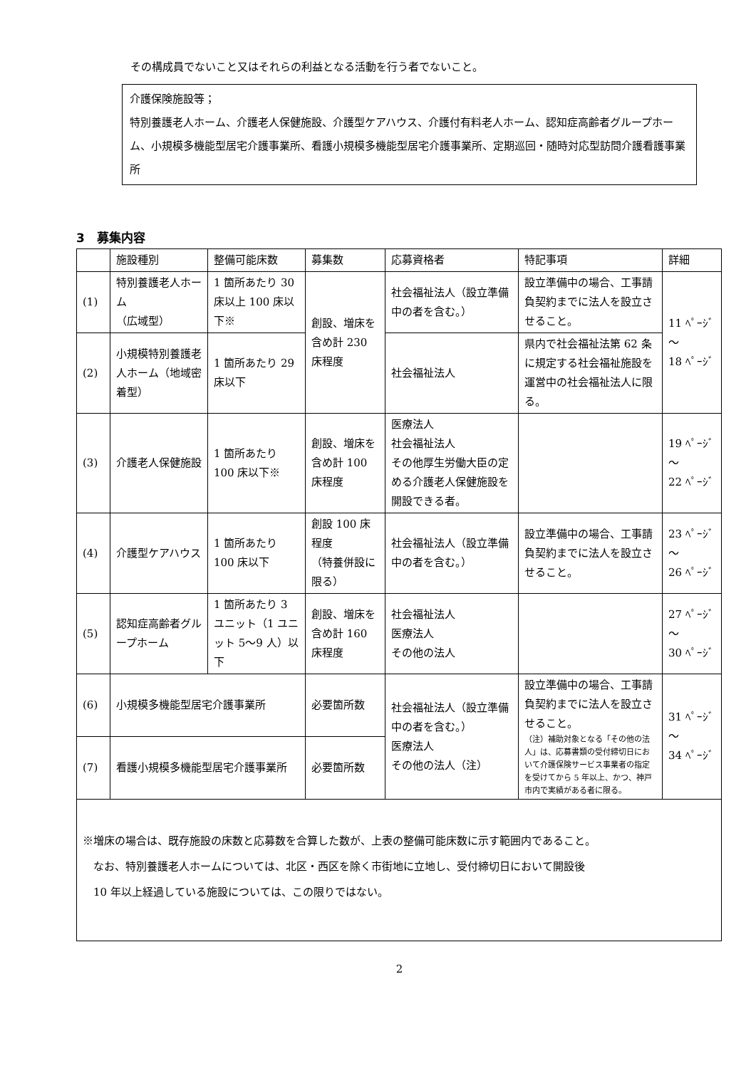その構成員でないこと又はそれらの利益となる活動を行う者でないこと。
介護保険施設等；
特別養護老人ホーム、介護老人保健施設、介護型ケアハウス、介護付有料老人ホーム、認知症高齢者グループホーム、小規模多機能型居宅介護事業所、看護小規模多機能型居宅介護事業所、定期巡回・随時対応型訪問介護看護事業所
3　募集内容
| | 施設種別 | 整備可能床数 | 募集数 | 応募資格者 | 特記事項 | 詳細 |
| (1) | 特別養護老人ホーム （広域型） | 1 箇所あたり 30 床以上 100 床以下※ | 創設、増床を含め計 230 床程度 | 社会福祉法人（設立準備中の者を含む。） | 設立準備中の場合、工事請負契約までに法人を設立させること。 | 11 ﾍﾟｰｼﾞ ～ 18 ﾍﾟｰｼﾞ |
| (2) | 小規模特別養護老人ホーム（地域密着型） | 1 箇所あたり 29 床以下 | | 社会福祉法人 | 県内で社会福祉法第 62 条に規定する社会福祉施設を運営中の社会福祉法人に限る。 | |
| (3) | 介護老人保健施設 | 1 箇所あたり 100 床以下※ | 創設、増床を含め計 100 床程度 | 医療法人 社会福祉法人 その他厚生労働大臣の定める介護老人保健施設を開設できる者。 | | 19 ﾍﾟｰｼﾞ ～ 22 ﾍﾟｰｼﾞ |
| (4) | 介護型ケアハウス | 1 箇所あたり 100 床以下 | 創設 100 床程度 （特養併設に限る） | 社会福祉法人（設立準備中の者を含む。） | 設立準備中の場合、工事請負契約までに法人を設立させること。 | 23 ﾍﾟｰｼﾞ ～ 26 ﾍﾟｰｼﾞ |
| (5) | 認知症高齢者グループホーム | 1 箇所あたり 3 ユニット（1 ユニット 5～9 人）以下 | 創設、増床を含め計 160 床程度 | 社会福祉法人 医療法人 その他の法人 | | 27 ﾍﾟｰｼﾞ ～ 30 ﾍﾟｰｼﾞ |
| (6) | 小規模多機能型居宅介護事業所 | | 必要箇所数 | 社会福祉法人（設立準備中の者を含む。） 医療法人 その他の法人（注） | 設立準備中の場合、工事請負契約までに法人を設立させること。 （注）補助対象となる「その他の法人」は、応募書類の受付締切日において介護保険サービス事業者の指定を受けてから 5 年以上、かつ、神戸市内で実績がある者に限る。 | 31 ﾍﾟｰｼﾞ ～ 34 ﾍﾟｰｼﾞ |
| (7) | 看護小規模多機能型居宅介護事業所 | | 必要箇所数 | | | |
| ※増床の場合は、既存施設の床数と応募数を合算した数が、上表の整備可能床数に示す範囲内であること。 なお、特別養護老人ホームについては、北区・西区を除く市街地に立地し、受付締切日において開設後 10 年以上経過している施設については、この限りではない。 | | | | | | |
2